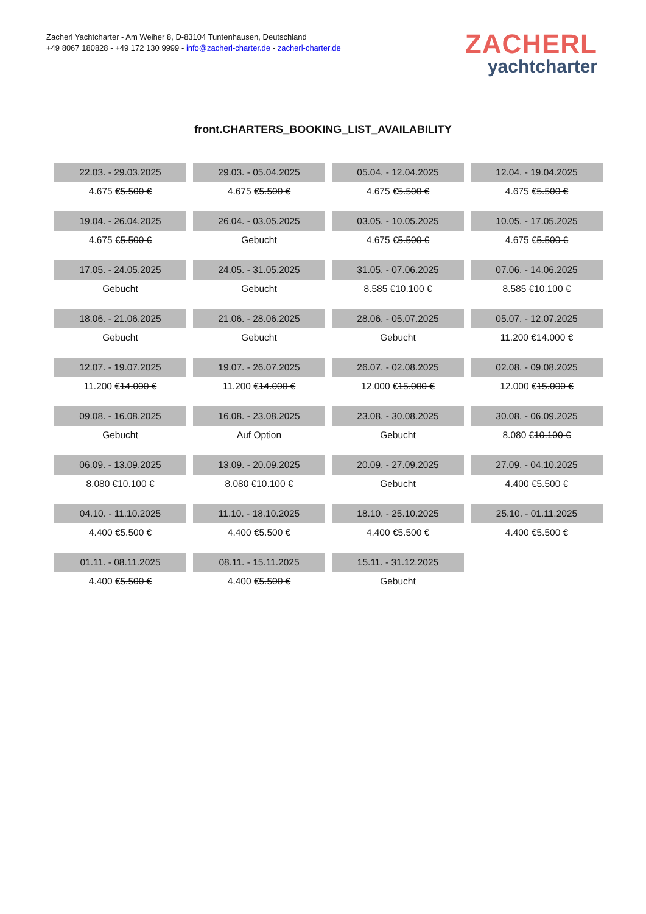Zacherl Yachtcharter - Am Weiher 8, D-83104 Tuntenhausen, Deutschland
+49 8067 180828 - +49 172 130 9999 - info@zacherl-charter.de - zacherl-charter.de
ZACHERL
yachtcharter
front.CHARTERS_BOOKING_LIST_AVAILABILITY
| 22.03. - 29.03.2025 | 29.03. - 05.04.2025 | 05.04. - 12.04.2025 | 12.04. - 19.04.2025 |
| 4.675 € 5.500 € | 4.675 € 5.500 € | 4.675 € 5.500 € | 4.675 € 5.500 € |
| 19.04. - 26.04.2025 | 26.04. - 03.05.2025 | 03.05. - 10.05.2025 | 10.05. - 17.05.2025 |
| 4.675 € 5.500 € | Gebucht | 4.675 € 5.500 € | 4.675 € 5.500 € |
| 17.05. - 24.05.2025 | 24.05. - 31.05.2025 | 31.05. - 07.06.2025 | 07.06. - 14.06.2025 |
| Gebucht | Gebucht | 8.585 € 10.100 € | 8.585 € 10.100 € |
| 18.06. - 21.06.2025 | 21.06. - 28.06.2025 | 28.06. - 05.07.2025 | 05.07. - 12.07.2025 |
| Gebucht | Gebucht | Gebucht | 11.200 € 14.000 € |
| 12.07. - 19.07.2025 | 19.07. - 26.07.2025 | 26.07. - 02.08.2025 | 02.08. - 09.08.2025 |
| 11.200 € 14.000 € | 11.200 € 14.000 € | 12.000 € 15.000 € | 12.000 € 15.000 € |
| 09.08. - 16.08.2025 | 16.08. - 23.08.2025 | 23.08. - 30.08.2025 | 30.08. - 06.09.2025 |
| Gebucht | Auf Option | Gebucht | 8.080 € 10.100 € |
| 06.09. - 13.09.2025 | 13.09. - 20.09.2025 | 20.09. - 27.09.2025 | 27.09. - 04.10.2025 |
| 8.080 € 10.100 € | 8.080 € 10.100 € | Gebucht | 4.400 € 5.500 € |
| 04.10. - 11.10.2025 | 11.10. - 18.10.2025 | 18.10. - 25.10.2025 | 25.10. - 01.11.2025 |
| 4.400 € 5.500 € | 4.400 € 5.500 € | 4.400 € 5.500 € | 4.400 € 5.500 € |
| 01.11. - 08.11.2025 | 08.11. - 15.11.2025 | 15.11. - 31.12.2025 | |
| 4.400 € 5.500 € | 4.400 € 5.500 € | Gebucht | |